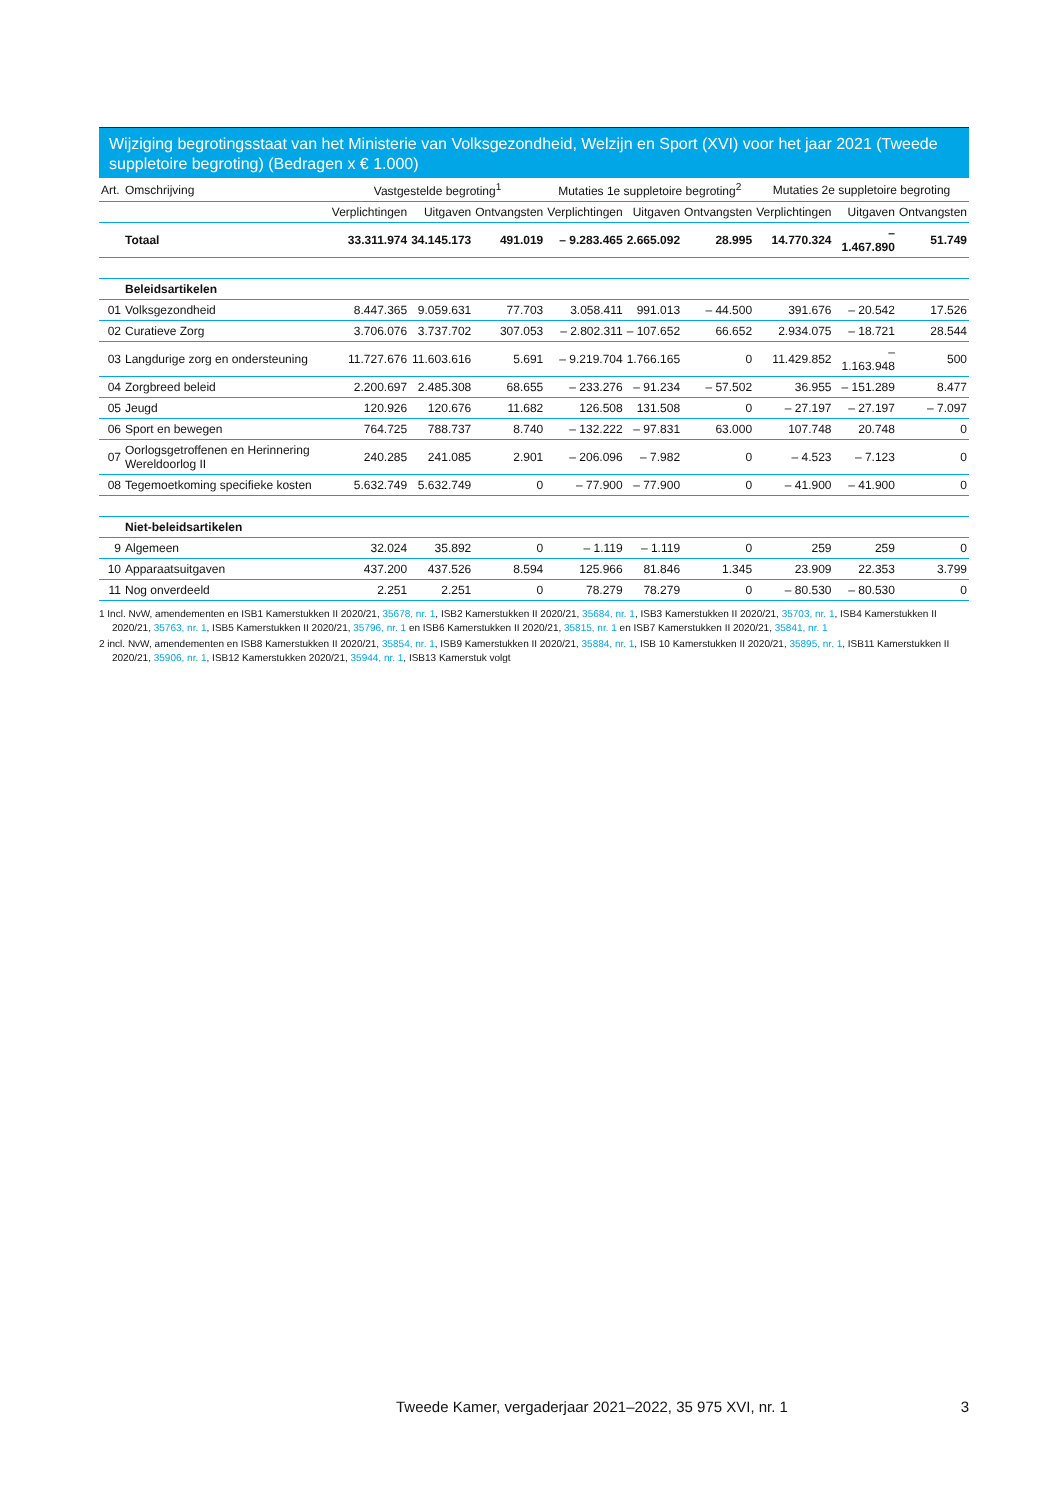Wijziging begrotingsstaat van het Ministerie van Volksgezondheid, Welzijn en Sport (XVI) voor het jaar 2021 (Tweede suppletoire begroting) (Bedragen x € 1.000)
| Art. | Omschrijving | Vastgestelde begroting<sup>1</sup> | | | Mutaties 1e suppletoire begroting<sup>2</sup> | | | Mutaties 2e suppletoire begroting | | |
| --- | --- | --- | --- | --- | --- | --- | --- | --- | --- | --- |
| | | Verplichtingen | Uitgaven | Ontvangsten | Verplichtingen | Uitgaven | Ontvangsten | Verplichtingen | Uitgaven | Ontvangsten |
| | Totaal | 33.311.974 | 34.145.173 | 491.019 | – 9.283.465 | 2.665.092 | 28.995 | 14.770.324 | – 1.467.890 | 51.749 |
| | Beleidsartikelen | | | | | | | | | |
| 01 | Volksgezondheid | 8.447.365 | 9.059.631 | 77.703 | 3.058.411 | 991.013 | – 44.500 | 391.676 | – 20.542 | 17.526 |
| 02 | Curatieve Zorg | 3.706.076 | 3.737.702 | 307.053 | – 2.802.311 | – 107.652 | 66.652 | 2.934.075 | – 18.721 | 28.544 |
| 03 | Langdurige zorg en ondersteuning | 11.727.676 | 11.603.616 | 5.691 | – 9.219.704 | 1.766.165 | 0 | 11.429.852 | – 1.163.948 | 500 |
| 04 | Zorgbreed beleid | 2.200.697 | 2.485.308 | 68.655 | – 233.276 | – 91.234 | – 57.502 | 36.955 | – 151.289 | 8.477 |
| 05 | Jeugd | 120.926 | 120.676 | 11.682 | 126.508 | 131.508 | 0 | – 27.197 | – 27.197 | – 7.097 |
| 06 | Sport en bewegen | 764.725 | 788.737 | 8.740 | – 132.222 | – 97.831 | 63.000 | 107.748 | 20.748 | 0 |
| 07 | Oorlogsgetroffenen en Herinnering Wereldoorlog II | 240.285 | 241.085 | 2.901 | – 206.096 | – 7.982 | 0 | – 4.523 | – 7.123 | 0 |
| 08 | Tegemoetkoming specifieke kosten | 5.632.749 | 5.632.749 | 0 | – 77.900 | – 77.900 | 0 | – 41.900 | – 41.900 | 0 |
| | Niet-beleidsartikelen | | | | | | | | | |
| 9 | Algemeen | 32.024 | 35.892 | 0 | – 1.119 | – 1.119 | 0 | 259 | 259 | 0 |
| 10 | Apparaatsuitgaven | 437.200 | 437.526 | 8.594 | 125.966 | 81.846 | 1.345 | 23.909 | 22.353 | 3.799 |
| 11 | Nog onverdeeld | 2.251 | 2.251 | 0 | 78.279 | 78.279 | 0 | – 80.530 | – 80.530 | 0 |
1 Incl. NvW, amendementen en ISB1 Kamerstukken II 2020/21, 35678, nr. 1, ISB2 Kamerstukken II 2020/21, 35684, nr. 1, ISB3 Kamerstukken II 2020/21, 35703, nr. 1, ISB4 Kamerstukken II 2020/21, 35763, nr. 1, ISB5 Kamerstukken II 2020/21, 35796, nr. 1 en ISB6 Kamerstukken II 2020/21, 35815, nr. 1 en ISB7 Kamerstukken II 2020/21, 35841, nr. 1
2 incl. NvW, amendementen en ISB8 Kamerstukken II 2020/21, 35854, nr. 1, ISB9 Kamerstukken II 2020/21, 35884, nr. 1, ISB 10 Kamerstukken II 2020/21, 35895, nr. 1, ISB11 Kamerstukken II 2020/21, 35906, nr. 1, ISB12 Kamerstukken 2020/21, 35944, nr. 1, ISB13 Kamerstuk volgt
Tweede Kamer, vergaderjaar 2021–2022, 35 975 XVI, nr. 1 3